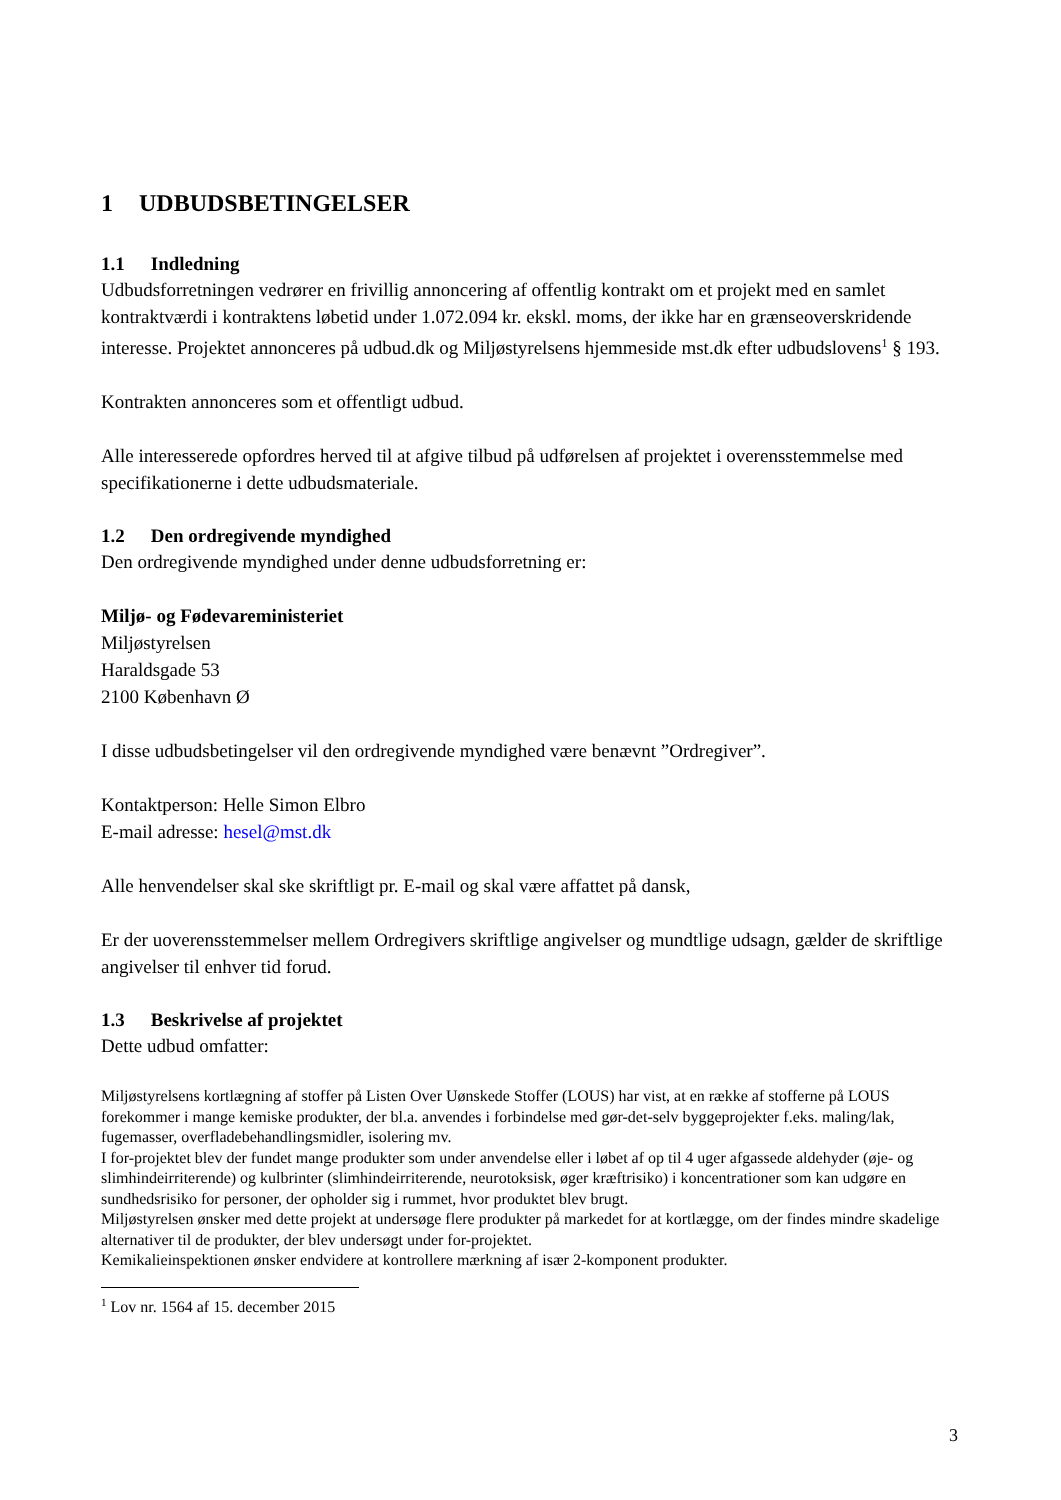1 UDBUDSBETINGELSER
1.1 Indledning
Udbudsforretningen vedrører en frivillig annoncering af offentlig kontrakt om et projekt med en samlet kontraktværdi i kontraktens løbetid under 1.072.094 kr. ekskl. moms, der ikke har en grænseoverskridende interesse. Projektet annonceres på udbud.dk og Miljøstyrelsens hjemmeside mst.dk efter udbudslovens<sup>1</sup> § 193.
Kontrakten annonceres som et offentligt udbud.
Alle interesserede opfordres herved til at afgive tilbud på udførelsen af projektet i overensstemmelse med specifikationerne i dette udbudsmateriale.
1.2 Den ordregivende myndighed
Den ordregivende myndighed under denne udbudsforretning er:
Miljø- og Fødevareministeriet
Miljøstyrelsen
Haraldsgade 53
2100 København Ø
I disse udbudsbetingelser vil den ordregivende myndighed være benævnt ”Ordregiver”.
Kontaktperson: Helle Simon Elbro
E-mail adresse: hesel@mst.dk
Alle henvendelser skal ske skriftligt pr. E-mail og skal være affattet på dansk,
Er der uoverensstemmelser mellem Ordregivers skriftlige angivelser og mundtlige udsagn, gælder de skriftlige angivelser til enhver tid forud.
1.3 Beskrivelse af projektet
Dette udbud omfatter:
Miljøstyrelsens kortlægning af stoffer på Listen Over Uønskede Stoffer (LOUS) har vist, at en række af stofferne på LOUS forekommer i mange kemiske produkter, der bl.a. anvendes i forbindelse med gør-det-selv byggeprojekter f.eks. maling/lak, fugemasser, overfladebehandlingsmidler, isolering mv.
I for-projektet blev der fundet mange produkter som under anvendelse eller i løbet af op til 4 uger afgassede aldehyder (øje- og slimhindeirriterende) og kulbrinter (slimhindeirriterende, neurotoksisk, øger kræftrisiko) i koncentrationer som kan udgøre en sundhedsrisiko for personer, der opholder sig i rummet, hvor produktet blev brugt.
Miljøstyrelsen ønsker med dette projekt at undersøge flere produkter på markedet for at kortlægge, om der findes mindre skadelige alternativer til de produkter, der blev undersøgt under for-projektet.
Kemikalieinspektionen ønsker endvidere at kontrollere mærkning af især 2-komponent produkter.
<sup>1</sup> Lov nr. 1564 af 15. december 2015
3